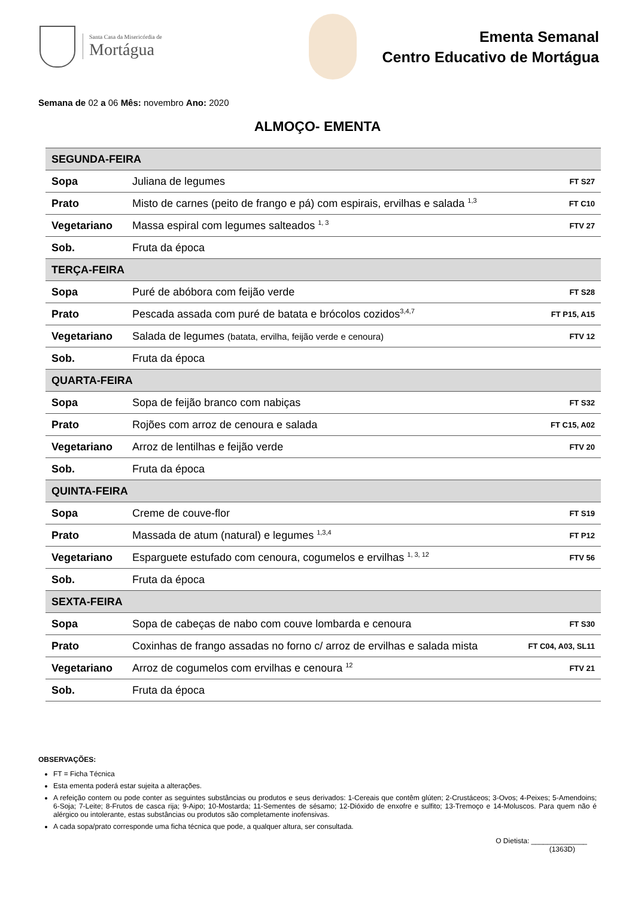Santa Casa da Misericórdia de
Mortágua
Ementa Semanal
Centro Educativo de Mortágua
Semana de 02 a 06 Mês: novembro Ano: 2020
ALMOÇO- EMENTA
| SEGUNDA-FEIRA | | |
| Sopa | Juliana de legumes | FT S27 |
| Prato | Misto de carnes (peito de frango e pá) com espirais, ervilhas e salada <sup>1,3</sup> | FT C10 |
| Vegetariano | Massa espiral com legumes salteados <sup>1, 3</sup> | FTV 27 |
| Sob. | Fruta da época | |
| TERÇA-FEIRA | | |
| Sopa | Puré de abóbora com feijão verde | FT S28 |
| Prato | Pescada assada com puré de batata e brócolos cozidos<sup>3,4,7</sup> | FT P15, A15 |
| Vegetariano | Salada de legumes (batata, ervilha, feijão verde e cenoura) | FTV 12 |
| Sob. | Fruta da época | |
| QUARTA-FEIRA | | |
| Sopa | Sopa de feijão branco com nabiças | FT S32 |
| Prato | Rojões com arroz de cenoura e salada | FT C15, A02 |
| Vegetariano | Arroz de lentilhas e feijão verde | FTV 20 |
| Sob. | Fruta da época | |
| QUINTA-FEIRA | | |
| Sopa | Creme de couve-flor | FT S19 |
| Prato | Massada de atum (natural) e legumes <sup>1,3,4</sup> | FT P12 |
| Vegetariano | Esparguete estufado com cenoura, cogumelos e ervilhas <sup>1, 3, 12</sup> | FTV 56 |
| Sob. | Fruta da época | |
| SEXTA-FEIRA | | |
| Sopa | Sopa de cabeças de nabo com couve lombarda e cenoura | FT S30 |
| Prato | Coxinhas de frango assadas no forno c/ arroz de ervilhas e salada mista | FT C04, A03, SL11 |
| Vegetariano | Arroz de cogumelos com ervilhas e cenoura <sup>12</sup> | FTV 21 |
| Sob. | Fruta da época | |
OBSERVAÇÕES:
FT = Ficha Técnica
Esta ementa poderá estar sujeita a alterações.
A refeição contem ou pode conter as seguintes substâncias ou produtos e seus derivados: 1-Cereais que contêm glúten; 2-Crustáceos; 3-Ovos; 4-Peixes; 5-Amendoins; 6-Soja; 7-Leite; 8-Frutos de casca rija; 9-Aipo; 10-Mostarda; 11-Sementes de sésamo; 12-Dióxido de enxofre e sulfito; 13-Tremoço e 14-Moluscos. Para quem não é alérgico ou intolerante, estas substâncias ou produtos são completamente inofensivas.
A cada sopa/prato corresponde uma ficha técnica que pode, a qualquer altura, ser consultada.
O Dietista: ______________
(1363D)